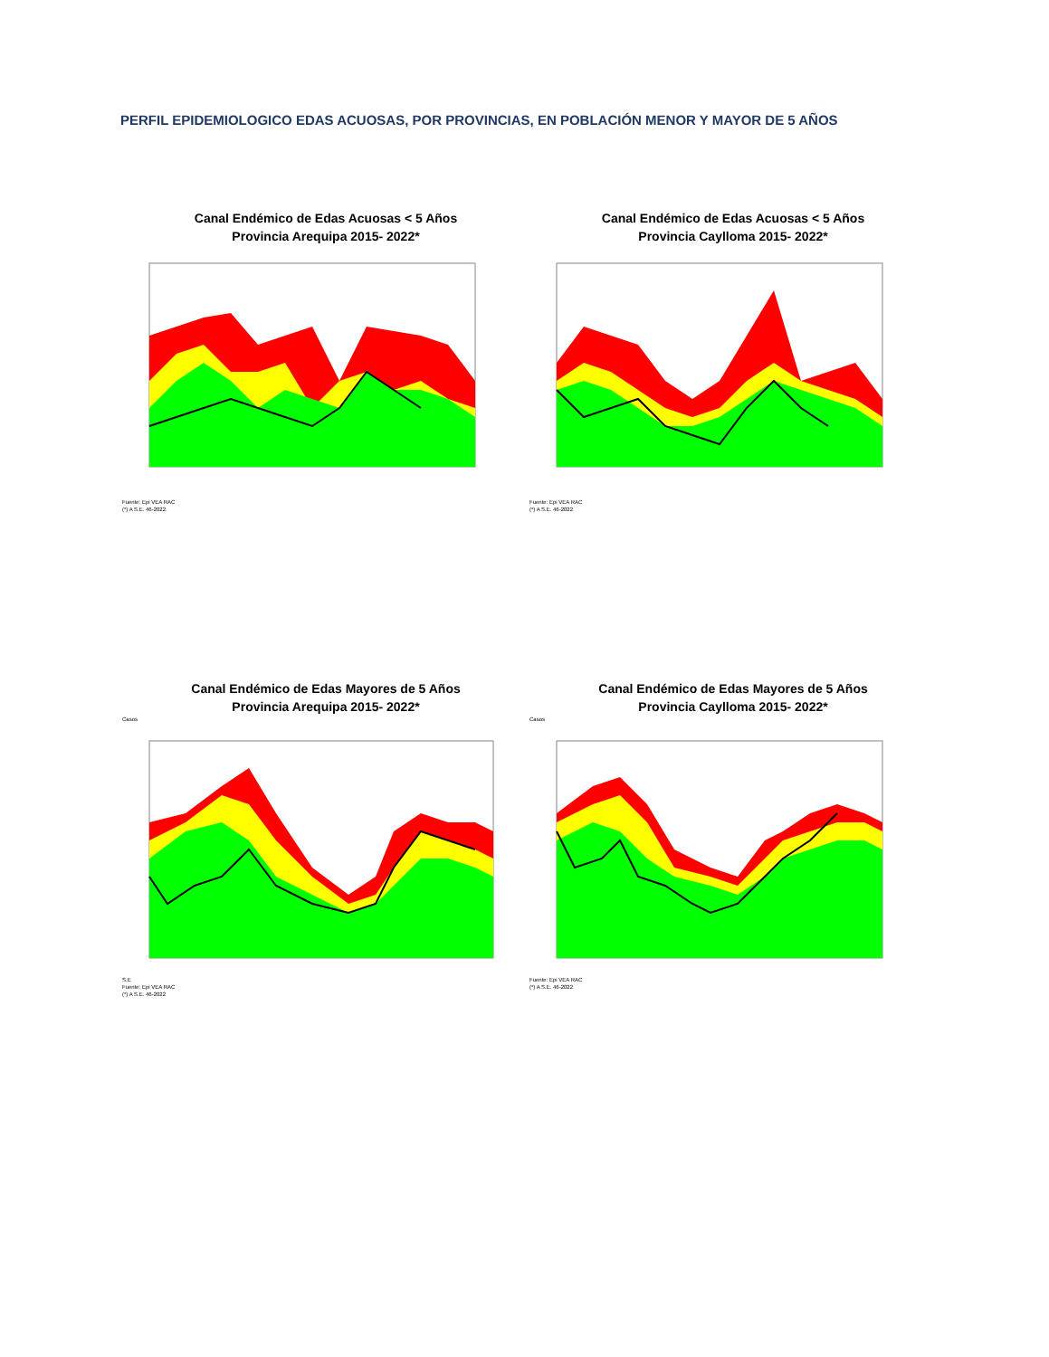PERFIL EPIDEMIOLOGICO EDAS ACUOSAS, POR PROVINCIAS, EN POBLACIÓN MENOR Y MAYOR DE 5 AÑOS
Canal Endémico de Edas Acuosas < 5 Años
Provincia Arequipa 2015- 2022*
Fuente: Epi VEA RAC
(*) A S.E. 46-2022.
Canal Endémico de Edas Acuosas < 5 Años
Provincia Caylloma 2015- 2022*
Fuente: Epi VEA RAC
(*) A S.E. 46-2022
Canal Endémico de Edas Mayores de 5 Años
Provincia Arequipa 2015- 2022*
Casos
S.E
Fuente: Epi VEA RAC
(*) A S.E. 46-2022
Canal Endémico de Edas Mayores de 5 Años
Provincia Caylloma 2015- 2022*
Casos
Fuente: Epi VEA RAC
(*) A S.E. 46-2022